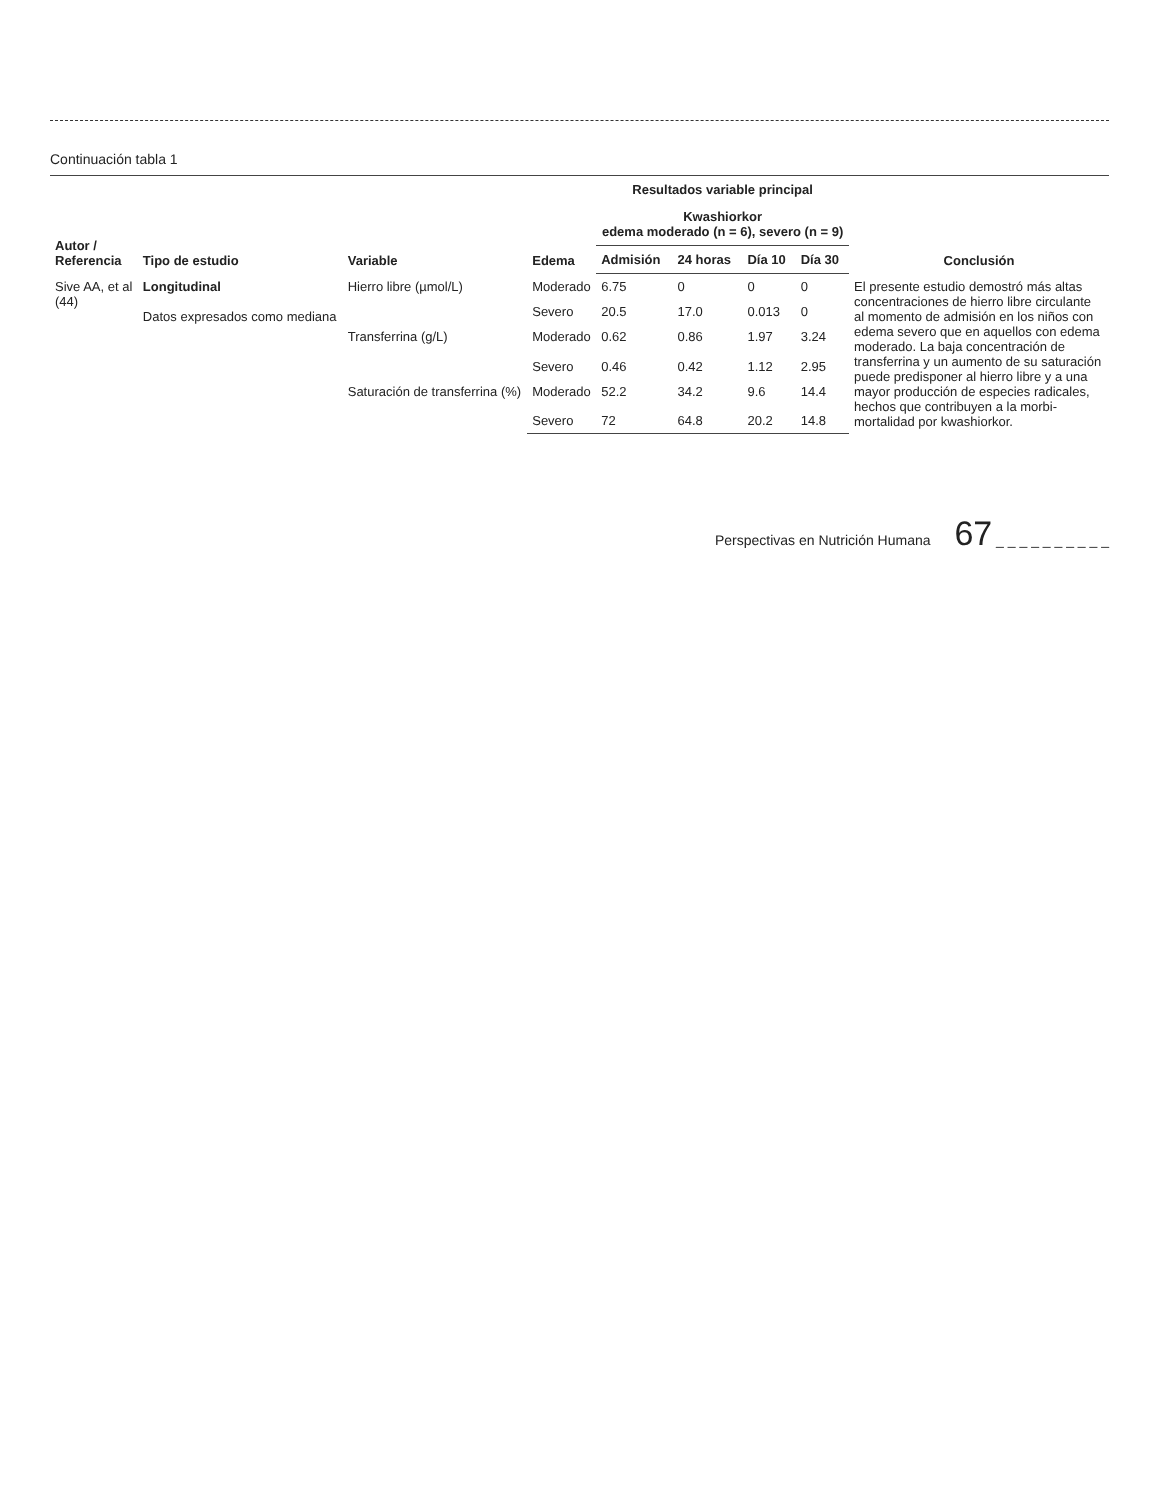Continuación tabla 1
| Autor / Referencia | Tipo de estudio | Variable | Edema | Resultados variable principal | | | | Conclusión |
| --- | --- | --- | --- | --- | --- | --- | --- | --- |
| | | | | Kwashiorkor edema moderado (n = 6), severo (n = 9) | | | | |
| | | | | Admisión | 24 horas | Día 10 | Día 30 | |
| Sive AA, et al (44) | Longitudinal Datos expresados como mediana | Hierro libre (µmol/L) | Moderado | 6.75 | 0 | 0 | 0 | El presente estudio demostró más altas concentraciones de hierro libre circulante al momento de admisión en los niños con edema severo que en aquellos con edema moderado. La baja concentración de transferrina y un aumento de su saturación puede predisponer al hierro libre y a una mayor producción de especies radicales, hechos que contribuyen a la morbi-mortalidad por kwashiorkor. |
| | | | Severo | 20.5 | 17.0 | 0.013 | 0 | |
| | | Transferrina (g/L) | Moderado | 0.62 | 0.86 | 1.97 | 3.24 | |
| | | | Severo | 0.46 | 0.42 | 1.12 | 2.95 | |
| | | Saturación de transferrina (%) | Moderado | 52.2 | 34.2 | 9.6 | 14.4 | |
| | | | Severo | 72 | 64.8 | 20.2 | 14.8 | |
Perspectivas en Nutrición Humana 67 _ _ _ _ _ _ _ _ _ _